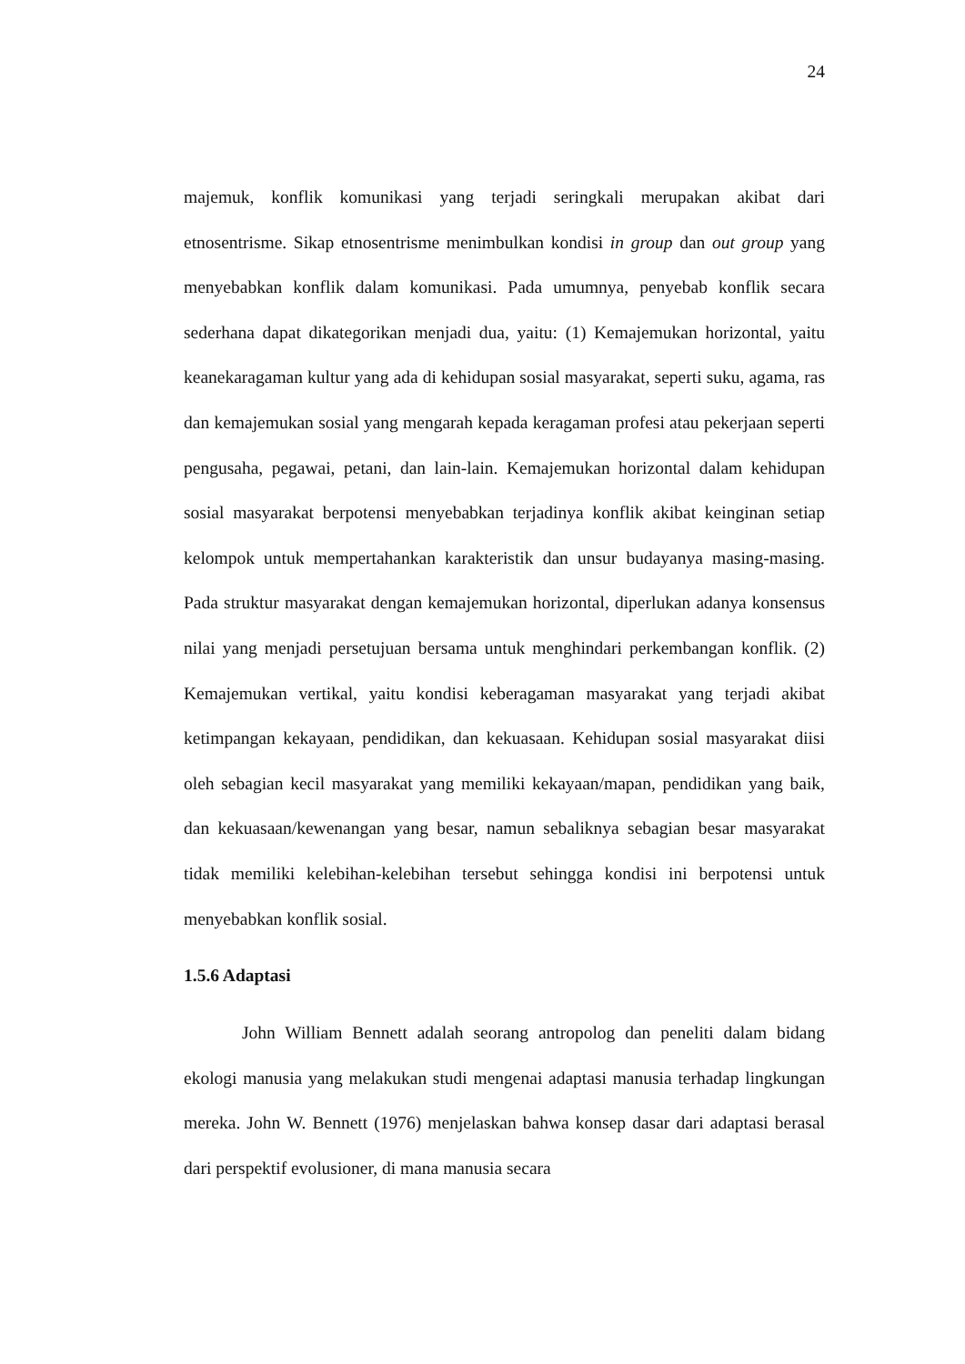24
majemuk, konflik komunikasi yang terjadi seringkali merupakan akibat dari etnosentrisme. Sikap etnosentrisme menimbulkan kondisi in group dan out group yang menyebabkan konflik dalam komunikasi. Pada umumnya, penyebab konflik secara sederhana dapat dikategorikan menjadi dua, yaitu: (1) Kemajemukan horizontal, yaitu keanekaragaman kultur yang ada di kehidupan sosial masyarakat, seperti suku, agama, ras dan kemajemukan sosial yang mengarah kepada keragaman profesi atau pekerjaan seperti pengusaha, pegawai, petani, dan lain-lain. Kemajemukan horizontal dalam kehidupan sosial masyarakat berpotensi menyebabkan terjadinya konflik akibat keinginan setiap kelompok untuk mempertahankan karakteristik dan unsur budayanya masing-masing. Pada struktur masyarakat dengan kemajemukan horizontal, diperlukan adanya konsensus nilai yang menjadi persetujuan bersama untuk menghindari perkembangan konflik. (2) Kemajemukan vertikal, yaitu kondisi keberagaman masyarakat yang terjadi akibat ketimpangan kekayaan, pendidikan, dan kekuasaan. Kehidupan sosial masyarakat diisi oleh sebagian kecil masyarakat yang memiliki kekayaan/mapan, pendidikan yang baik, dan kekuasaan/kewenangan yang besar, namun sebaliknya sebagian besar masyarakat tidak memiliki kelebihan-kelebihan tersebut sehingga kondisi ini berpotensi untuk menyebabkan konflik sosial.
1.5.6 Adaptasi
John William Bennett adalah seorang antropolog dan peneliti dalam bidang ekologi manusia yang melakukan studi mengenai adaptasi manusia terhadap lingkungan mereka. John W. Bennett (1976) menjelaskan bahwa konsep dasar dari adaptasi berasal dari perspektif evolusioner, di mana manusia secara